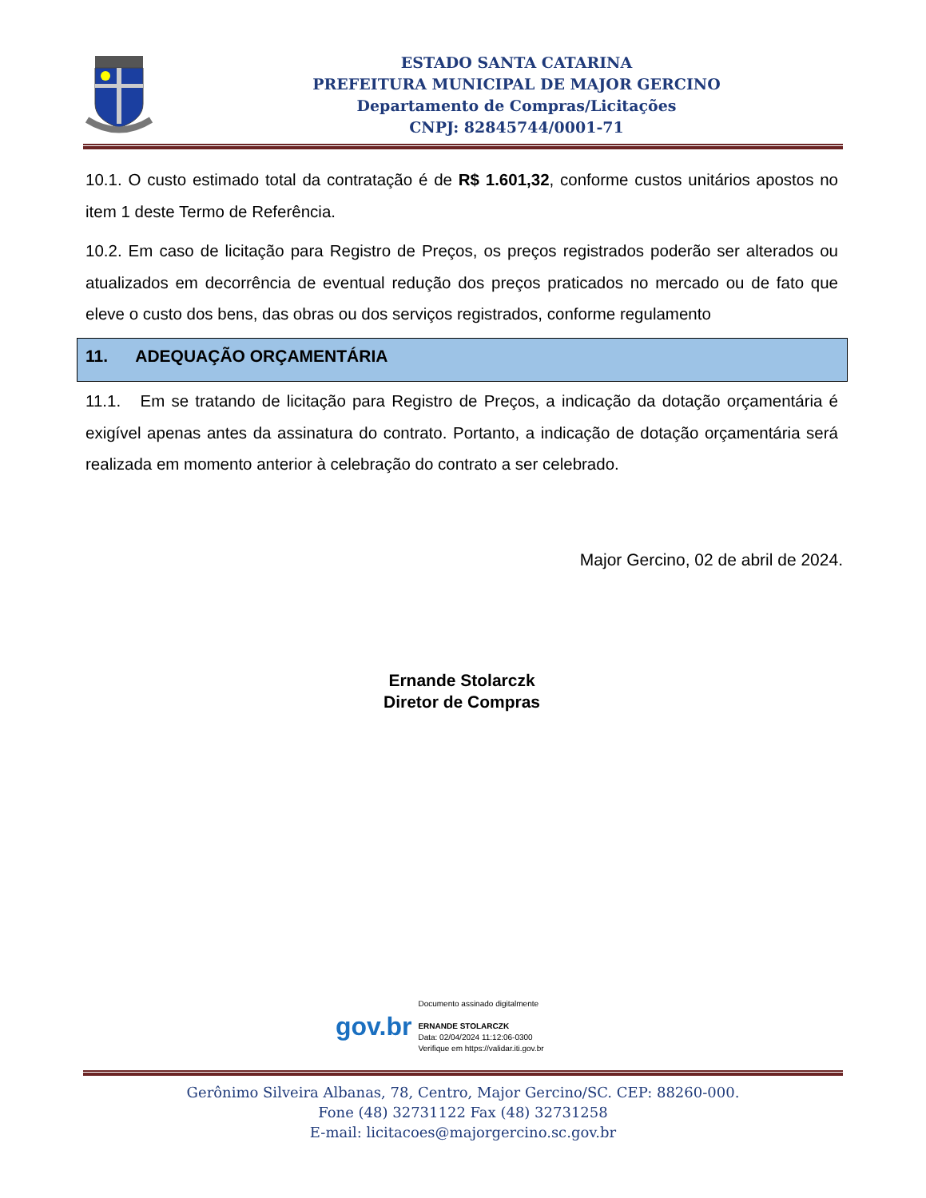ESTADO SANTA CATARINA
PREFEITURA MUNICIPAL DE MAJOR GERCINO
Departamento de Compras/Licitações
CNPJ: 82845744/0001-71
10.1. O custo estimado total da contratação é de R$ 1.601,32, conforme custos unitários apostos no item 1 deste Termo de Referência.
10.2. Em caso de licitação para Registro de Preços, os preços registrados poderão ser alterados ou atualizados em decorrência de eventual redução dos preços praticados no mercado ou de fato que eleve o custo dos bens, das obras ou dos serviços registrados, conforme regulamento
11. ADEQUAÇÃO ORÇAMENTÁRIA
11.1. Em se tratando de licitação para Registro de Preços, a indicação da dotação orçamentária é exigível apenas antes da assinatura do contrato. Portanto, a indicação de dotação orçamentária será realizada em momento anterior à celebração do contrato a ser celebrado.
Major Gercino, 02 de abril de 2024.
Ernande Stolarczk
Diretor de Compras
gov.br
Documento assinado digitalmente
ERNANDE STOLARCZK
Data: 02/04/2024 11:12:06-0300
Verifique em https://validar.iti.gov.br
Gerônimo Silveira Albanas, 78, Centro, Major Gercino/SC. CEP: 88260-000.
Fone (48) 32731122 Fax (48) 32731258
E-mail: licitacoes@majorgercino.sc.gov.br